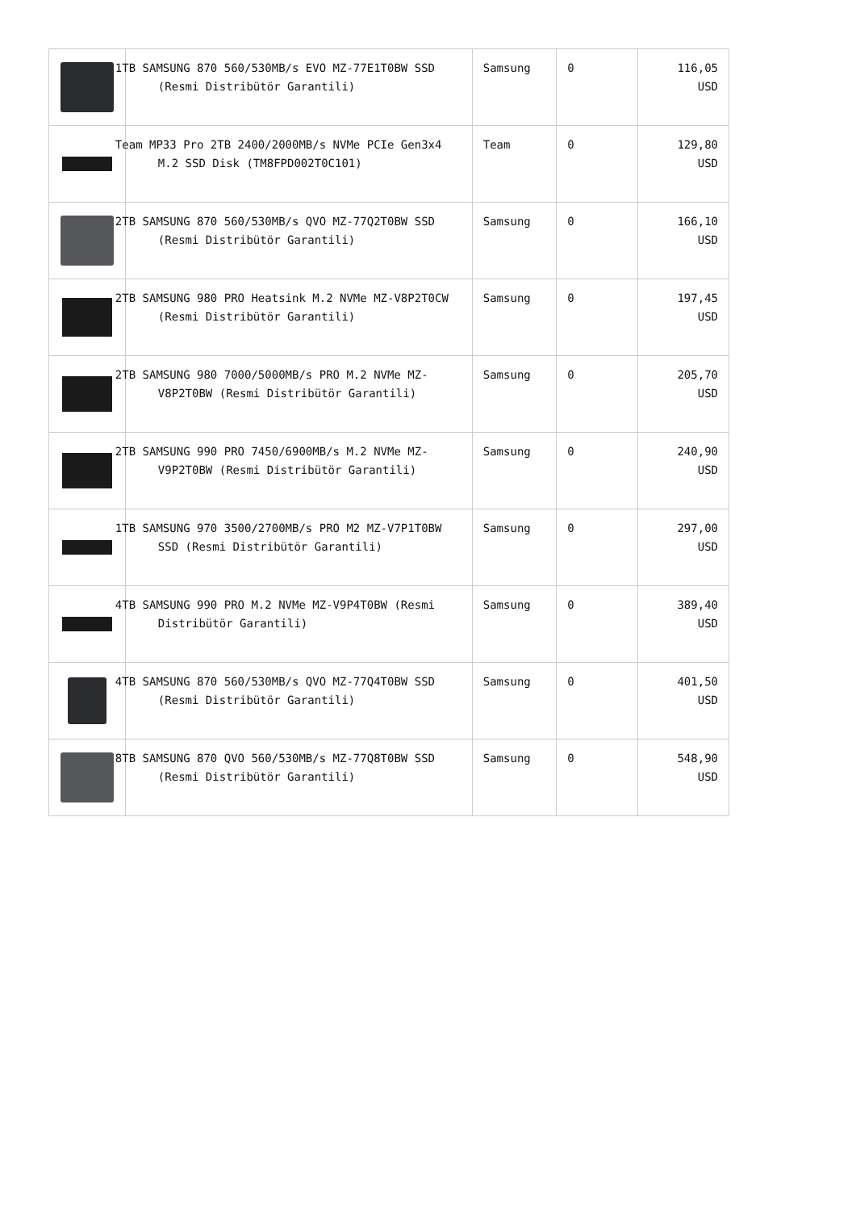| | 1TB SAMSUNG 870 560/530MB/s EVO MZ-77E1T0BW SSD (Resmi Distribütör Garantili) | Samsung | 0 | 116,05 USD |
| | Team MP33 Pro 2TB 2400/2000MB/s NVMe PCIe Gen3x4 M.2 SSD Disk (TM8FPD002T0C101) | Team | 0 | 129,80 USD |
| | 2TB SAMSUNG 870 560/530MB/s QVO MZ-77Q2T0BW SSD (Resmi Distribütör Garantili) | Samsung | 0 | 166,10 USD |
| | 2TB SAMSUNG 980 PRO Heatsink M.2 NVMe MZ-V8P2T0CW (Resmi Distribütör Garantili) | Samsung | 0 | 197,45 USD |
| | 2TB SAMSUNG 980 7000/5000MB/s PRO M.2 NVMe MZ-V8P2T0BW (Resmi Distribütör Garantili) | Samsung | 0 | 205,70 USD |
| | 2TB SAMSUNG 990 PRO 7450/6900MB/s M.2 NVMe MZ-V9P2T0BW (Resmi Distribütör Garantili) | Samsung | 0 | 240,90 USD |
| | 1TB SAMSUNG 970 3500/2700MB/s PRO M2 MZ-V7P1T0BW SSD (Resmi Distribütör Garantili) | Samsung | 0 | 297,00 USD |
| | 4TB SAMSUNG 990 PRO M.2 NVMe MZ-V9P4T0BW (Resmi Distribütör Garantili) | Samsung | 0 | 389,40 USD |
| | 4TB SAMSUNG 870 560/530MB/s QVO MZ-77Q4T0BW SSD (Resmi Distribütör Garantili) | Samsung | 0 | 401,50 USD |
| | 8TB SAMSUNG 870 QVO 560/530MB/s MZ-77Q8T0BW SSD (Resmi Distribütör Garantili) | Samsung | 0 | 548,90 USD |